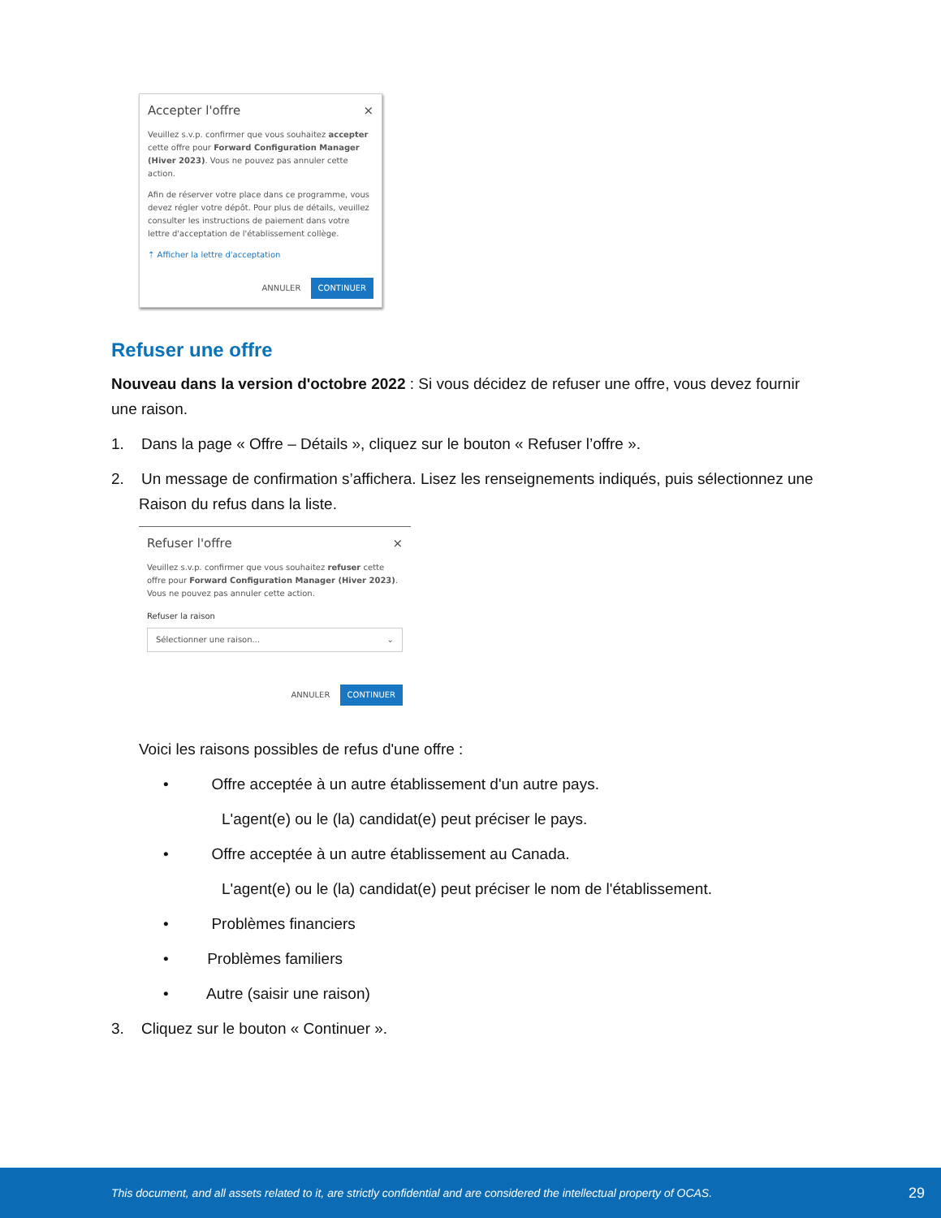Accepter l'offre ×
Veuillez s.v.p. confirmer que vous souhaitez accepter cette offre pour Forward Configuration Manager (Hiver 2023). Vous ne pouvez pas annuler cette action.
Afin de réserver votre place dans ce programme, vous devez régler votre dépôt. Pour plus de détails, veuillez consulter les instructions de paiement dans votre lettre d'acceptation de l'établissement collège.
⇡ Afficher la lettre d'acceptation
ANNULER CONTINUER
Refuser une offre
Nouveau dans la version d'octobre 2022 : Si vous décidez de refuser une offre, vous devez fournir une raison.
1. Dans la page « Offre – Détails », cliquez sur le bouton « Refuser l’offre ».
2. Un message de confirmation s’affichera. Lisez les renseignements indiqués, puis sélectionnez une
Raison du refus dans la liste.
Refuser l'offre ×
Veuillez s.v.p. confirmer que vous souhaitez refuser cette offre pour Forward Configuration Manager (Hiver 2023). Vous ne pouvez pas annuler cette action.
Refuser la raison
Sélectionner une raison... ⌄
ANNULER CONTINUER
Voici les raisons possibles de refus d'une offre :
• Offre acceptée à un autre établissement d'un autre pays.
L'agent(e) ou le (la) candidat(e) peut préciser le pays.
• Offre acceptée à un autre établissement au Canada.
L'agent(e) ou le (la) candidat(e) peut préciser le nom de l'établissement.
• Problèmes financiers
• Problèmes familiers
• Autre (saisir une raison)
3. Cliquez sur le bouton « Continuer ».
This document, and all assets related to it, are strictly confidential and are considered the intellectual property of OCAS. 29